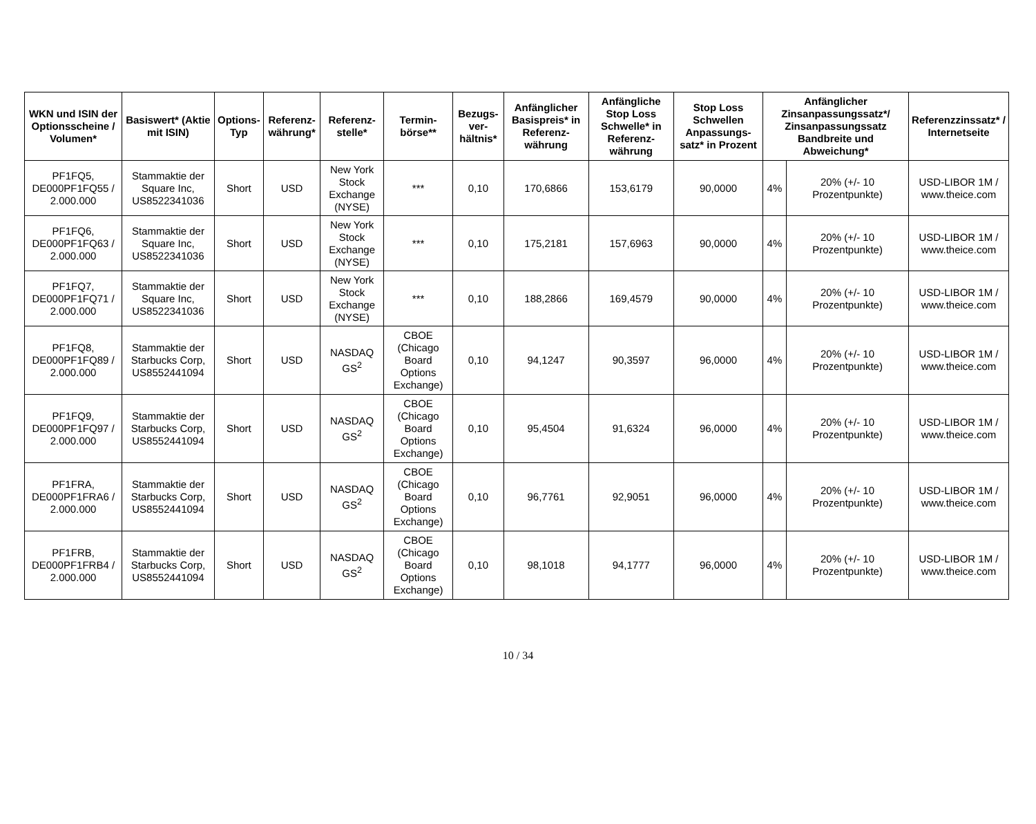| WKN und ISIN der Optionsscheine / Volumen* | Basiswert* (Aktie mit ISIN) | Options-Typ | Referenz-währung* | Referenz-stelle* | Termin-börse** | Bezugs-ver-hältnis* | Anfänglicher Basispreis* in Referenz-währung | Anfängliche Stop Loss Schwelle* in Referenz-währung | Stop Loss Schwellen Anpassungs-satz* in Prozent | Anfänglicher Zinsanpassungssatz*/ Zinsanpassungssatz Bandbreite und Abweichung* | | Referenzzinssatz* / Internetseite |
| --- | --- | --- | --- | --- | --- | --- | --- | --- | --- | --- | --- | --- |
| PF1FQ5, DE000PF1FQ55 / 2.000.000 | Stammaktie der Square Inc, US8522341036 | Short | USD | New York Stock Exchange (NYSE) | *** | 0,10 | 170,6866 | 153,6179 | 90,0000 | 4% | 20% (+/- 10 Prozentpunkte) | USD-LIBOR 1M / www.theice.com |
| PF1FQ6, DE000PF1FQ63 / 2.000.000 | Stammaktie der Square Inc, US8522341036 | Short | USD | New York Stock Exchange (NYSE) | *** | 0,10 | 175,2181 | 157,6963 | 90,0000 | 4% | 20% (+/- 10 Prozentpunkte) | USD-LIBOR 1M / www.theice.com |
| PF1FQ7, DE000PF1FQ71 / 2.000.000 | Stammaktie der Square Inc, US8522341036 | Short | USD | New York Stock Exchange (NYSE) | *** | 0,10 | 188,2866 | 169,4579 | 90,0000 | 4% | 20% (+/- 10 Prozentpunkte) | USD-LIBOR 1M / www.theice.com |
| PF1FQ8, DE000PF1FQ89 / 2.000.000 | Stammaktie der Starbucks Corp, US8552441094 | Short | USD | NASDAQ GS<sup>2</sup> | CBOE (Chicago Board Options Exchange) | 0,10 | 94,1247 | 90,3597 | 96,0000 | 4% | 20% (+/- 10 Prozentpunkte) | USD-LIBOR 1M / www.theice.com |
| PF1FQ9, DE000PF1FQ97 / 2.000.000 | Stammaktie der Starbucks Corp, US8552441094 | Short | USD | NASDAQ GS<sup>2</sup> | CBOE (Chicago Board Options Exchange) | 0,10 | 95,4504 | 91,6324 | 96,0000 | 4% | 20% (+/- 10 Prozentpunkte) | USD-LIBOR 1M / www.theice.com |
| PF1FRA, DE000PF1FRA6 / 2.000.000 | Stammaktie der Starbucks Corp, US8552441094 | Short | USD | NASDAQ GS<sup>2</sup> | CBOE (Chicago Board Options Exchange) | 0,10 | 96,7761 | 92,9051 | 96,0000 | 4% | 20% (+/- 10 Prozentpunkte) | USD-LIBOR 1M / www.theice.com |
| PF1FRB, DE000PF1FRB4 / 2.000.000 | Stammaktie der Starbucks Corp, US8552441094 | Short | USD | NASDAQ GS<sup>2</sup> | CBOE (Chicago Board Options Exchange) | 0,10 | 98,1018 | 94,1777 | 96,0000 | 4% | 20% (+/- 10 Prozentpunkte) | USD-LIBOR 1M / www.theice.com |
10 / 34